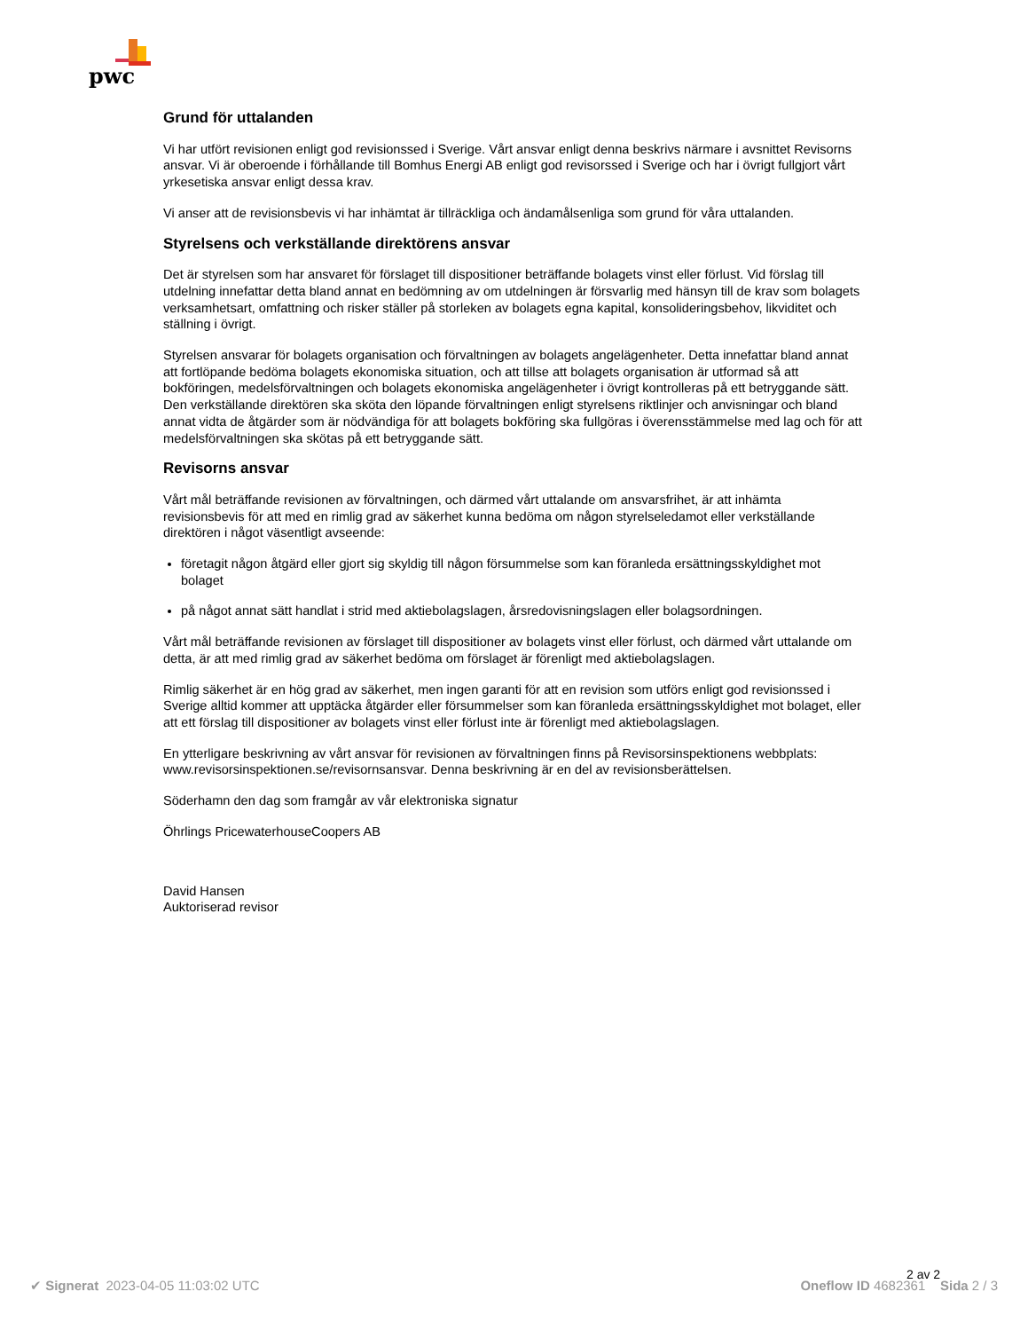pwc
Grund för uttalanden
Vi har utfört revisionen enligt god revisionssed i Sverige. Vårt ansvar enligt denna beskrivs närmare i avsnittet Revisorns ansvar. Vi är oberoende i förhållande till Bomhus Energi AB enligt god revisorssed i Sverige och har i övrigt fullgjort vårt yrkesetiska ansvar enligt dessa krav.
Vi anser att de revisionsbevis vi har inhämtat är tillräckliga och ändamålsenliga som grund för våra uttalanden.
Styrelsens och verkställande direktörens ansvar
Det är styrelsen som har ansvaret för förslaget till dispositioner beträffande bolagets vinst eller förlust. Vid förslag till utdelning innefattar detta bland annat en bedömning av om utdelningen är försvarlig med hänsyn till de krav som bolagets verksamhetsart, omfattning och risker ställer på storleken av bolagets egna kapital, konsolideringsbehov, likviditet och ställning i övrigt.
Styrelsen ansvarar för bolagets organisation och förvaltningen av bolagets angelägenheter. Detta innefattar bland annat att fortlöpande bedöma bolagets ekonomiska situation, och att tillse att bolagets organisation är utformad så att bokföringen, medelsförvaltningen och bolagets ekonomiska angelägenheter i övrigt kontrolleras på ett betryggande sätt. Den verkställande direktören ska sköta den löpande förvaltningen enligt styrelsens riktlinjer och anvisningar och bland annat vidta de åtgärder som är nödvändiga för att bolagets bokföring ska fullgöras i överensstämmelse med lag och för att medelsförvaltningen ska skötas på ett betryggande sätt.
Revisorns ansvar
Vårt mål beträffande revisionen av förvaltningen, och därmed vårt uttalande om ansvarsfrihet, är att inhämta revisionsbevis för att med en rimlig grad av säkerhet kunna bedöma om någon styrelseledamot eller verkställande direktören i något väsentligt avseende:
företagit någon åtgärd eller gjort sig skyldig till någon försummelse som kan föranleda ersättningsskyldighet mot bolaget
på något annat sätt handlat i strid med aktiebolagslagen, årsredovisningslagen eller bolagsordningen.
Vårt mål beträffande revisionen av förslaget till dispositioner av bolagets vinst eller förlust, och därmed vårt uttalande om detta, är att med rimlig grad av säkerhet bedöma om förslaget är förenligt med aktiebolagslagen.
Rimlig säkerhet är en hög grad av säkerhet, men ingen garanti för att en revision som utförs enligt god revisionssed i Sverige alltid kommer att upptäcka åtgärder eller försummelser som kan föranleda ersättningsskyldighet mot bolaget, eller att ett förslag till dispositioner av bolagets vinst eller förlust inte är förenligt med aktiebolagslagen.
En ytterligare beskrivning av vårt ansvar för revisionen av förvaltningen finns på Revisorsinspektionens webbplats: www.revisorsinspektionen.se/revisornsansvar. Denna beskrivning är en del av revisionsberättelsen.
Söderhamn den dag som framgår av vår elektroniska signatur
Öhrlings PricewaterhouseCoopers AB
David Hansen
Auktoriserad revisor
2 av 2
✔ Signerat 2023-04-05 11:03:02 UTC
Oneflow ID 4682361 Sida 2 / 3